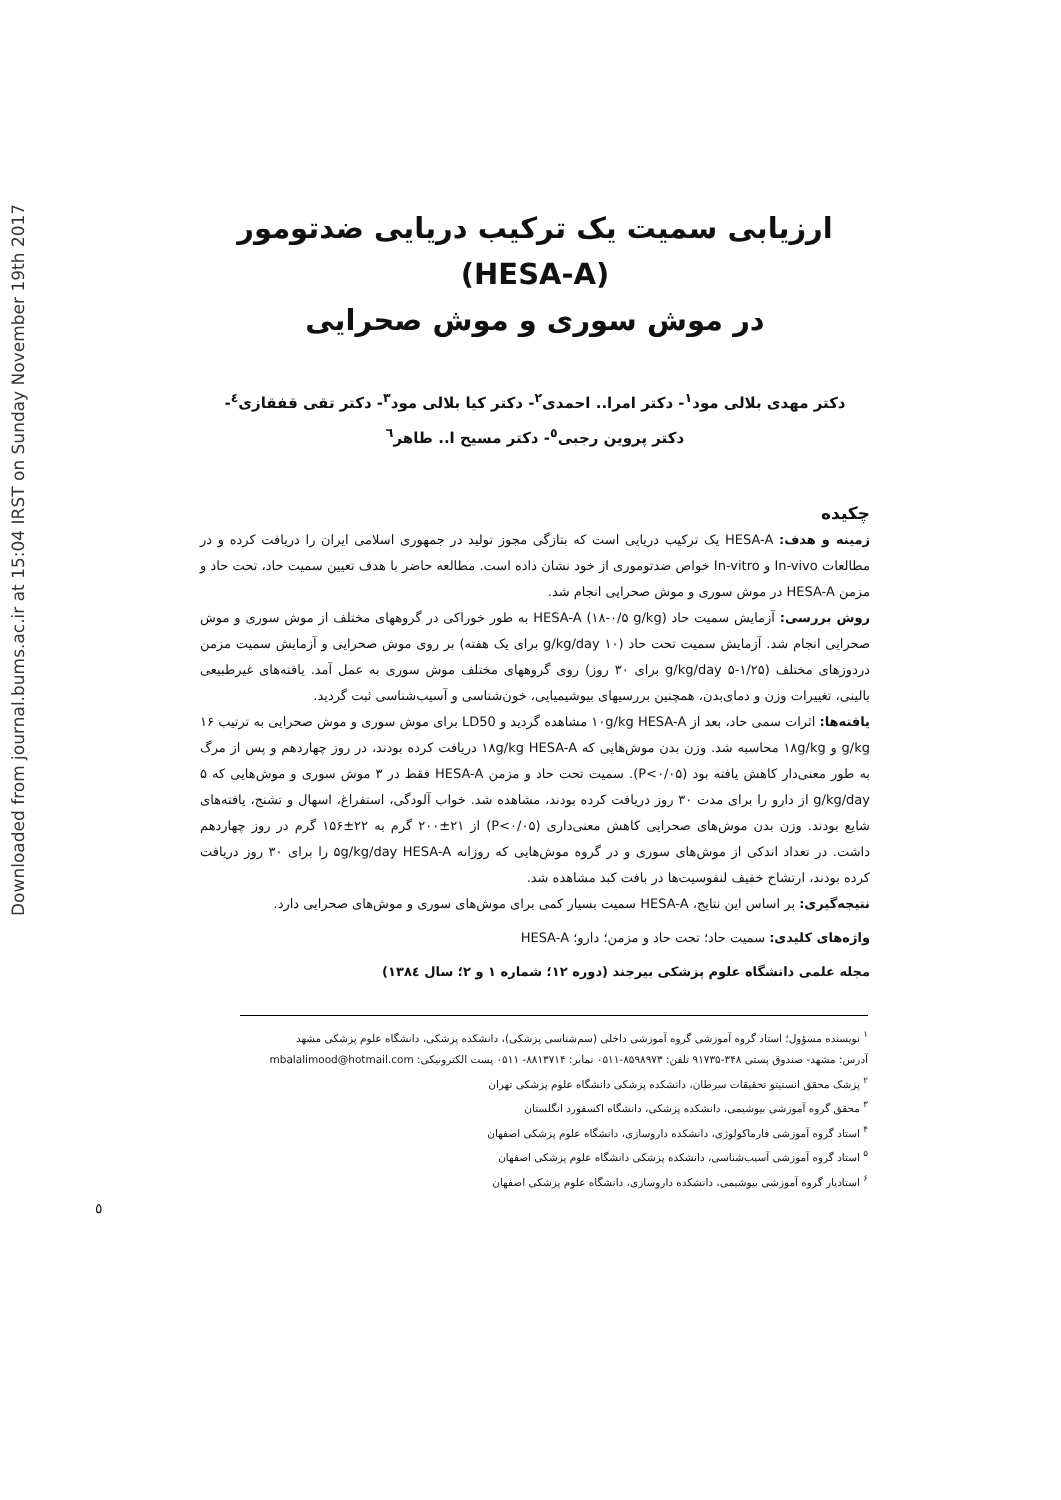Downloaded from journal.bums.ac.ir at 15:04 IRST on Sunday November 19th 2017
ارزیابی سمیت یک ترکیب دریایی ضدتومور (HESA-A)
در موش سوری و موش صحرایی
دکتر مهدی بلالی مود<sup>۱</sup>- دکتر امرا.. احمدی<sup>۲</sup>- دکتر کیا بلالی مود<sup>۳</sup>- دکتر تقی قفقازی<sup>٤</sup>-
دکتر پروین رجبی<sup>٥</sup>- دکتر مسیح ا.. طاهر<sup>٦</sup>
چکیده
زمینه و هدف: HESA-A یک ترکیب دریایی است که بتازگی مجوز تولید در جمهوری اسلامی ایران را دریافت کرده و در مطالعات In-vivo و In-vitro خواص ضدتوموری از خود نشان داده است. مطالعه حاضر با هدف تعیین سمیت حاد، تحت حاد و مزمن HESA-A در موش سوری و موش صحرایی انجام شد.
روش بررسی: آزمایش سمیت حاد HESA-A (۱۸-۰/۵ g/kg) به طور خوراکی در گروههای مختلف از موش سوری و موش صحرایی انجام شد. آزمایش سمیت تحت حاد (۱۰ g/kg/day برای یک هفته) بر روی موش صحرایی و آزمایش سمیت مزمن دردوزهای مختلف (۱/۲۵-۵ g/kg/day برای ۳۰ روز) روی گروههای مختلف موش سوری به عمل آمد. یافته‌های غیرطبیعی بالینی، تغییرات وزن و دمای‌بدن، همچنین بررسیهای بیوشیمیایی، خون‌شناسی و آسیب‌شناسی ثبت گردید.
یافته‌ها: اثرات سمی حاد، بعد از ۱۰g/kg HESA-A مشاهده گردید و LD50 برای موش سوری و موش صحرایی به ترتیب ۱۶ g/kg و ۱۸g/kg محاسبه شد. وزن بدن موش‌هایی که ۱۸g/kg HESA-A دریافت کرده بودند، در روز چهاردهم و پس از مرگ به طور معنی‌دار کاهش یافته بود (P<۰/۰۵). سمیت تحت حاد و مزمن HESA-A فقط در ۳ موش سوری و موش‌هایی که ۵ g/kg/day از دارو را برای مدت ۳۰ روز دریافت کرده بودند، مشاهده شد. خواب آلودگی، استفراغ، اسهال و تشنج، یافته‌های شایع بودند. وزن بدن موش‌های صحرایی کاهش معنی‌داری (P<۰/۰۵) از ۲۱±۲۰۰ گرم به ۲۲±۱۵۶ گرم در روز چهاردهم داشت. در تعداد اندکی از موش‌های سوری و در گروه موش‌هایی که روزانه ۵g/kg/day HESA-A را برای ۳۰ روز دریافت کرده بودند، ارتشاح خفیف لنفوسیت‌ها در بافت کبد مشاهده شد.
نتیجه‌گیری: بر اساس این نتایج، HESA-A سمیت بسیار کمی برای موش‌های سوری و موش‌های صحرایی دارد.
واژه‌های کلیدی: سمیت حاد؛ تحت حاد و مزمن؛ دارو؛ HESA-A
مجله علمی دانشگاه علوم پزشکی بیرجند (دوره ۱۲؛ شماره ۱ و ۲؛ سال ۱۳۸٤)
<sup>۱</sup> نویسنده مسؤول؛ استاد گروه آموزشی گروه آموزشی داخلی (سم‌شناسی پزشکی)، دانشکده پزشکی، دانشگاه علوم پزشکی مشهد
آدرس: مشهد- صندوق پستی ۳۴۸-۹۱۷۳۵ تلفن: ۸۵۹۸۹۷۳-۰۵۱۱ نمابر: ۸۸۱۳۷۱۴- ۰۵۱۱ پست الکترونیکی: mbalalimood@hotmail.com
<sup>۲</sup> پزشک محقق انستیتو تحقیقات سرطان، دانشکده پزشکی دانشگاه علوم پزشکی تهران
<sup>۳</sup> محقق گروه آموزشی بیوشیمی، دانشکده پزشکی، دانشگاه اکسفورد انگلستان
<sup>۴</sup> استاد گروه آموزشی فارماکولوژی، دانشکده داروسازی، دانشگاه علوم پزشکی اصفهان
<sup>۵</sup> استاد گروه آموزشی آسیب‌شناسی، دانشکده پزشکی دانشگاه علوم پزشکی اصفهان
<sup>۶</sup> استادیار گروه آموزشی بیوشیمی، دانشکده داروسازی، دانشگاه علوم پزشکی اصفهان
٥